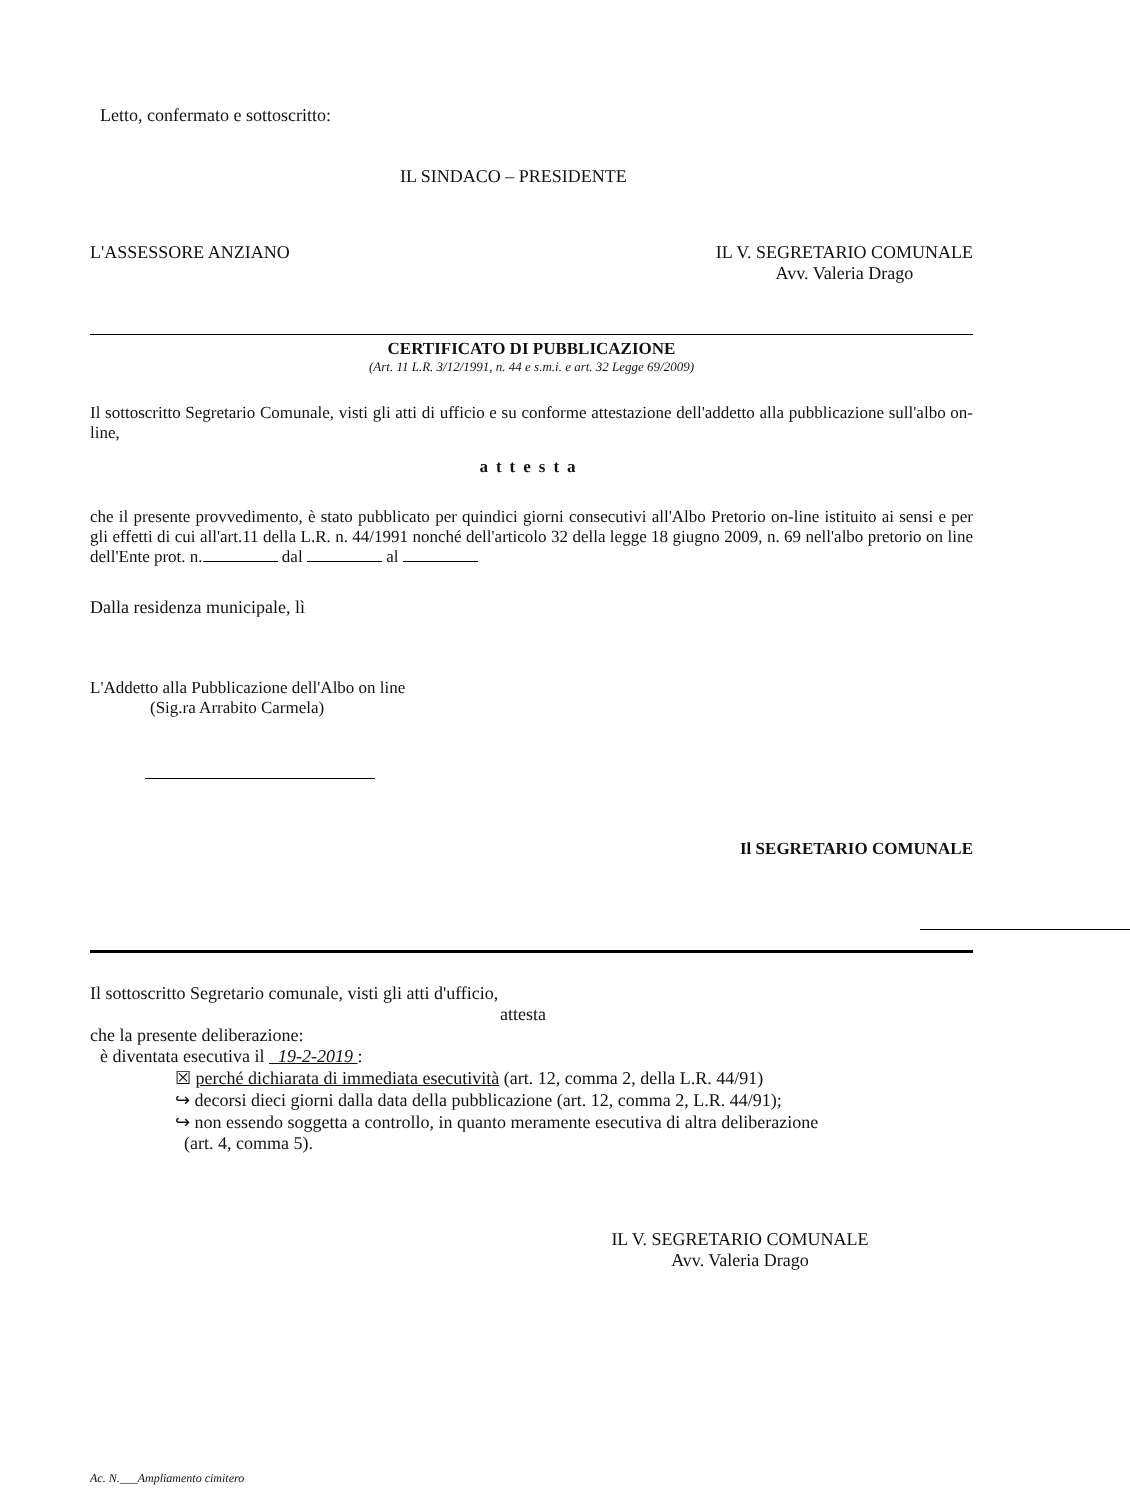Letto, confermato e sottoscritto:
IL SINDACO – PRESIDENTE
L'ASSESSORE ANZIANO IL V. SEGRETARIO COMUNALE
Avv. Valeria Drago
CERTIFICATO DI PUBBLICAZIONE
(Art. 11 L.R. 3/12/1991, n. 44 e s.m.i. e art. 32 Legge 69/2009)
Il sottoscritto Segretario Comunale, visti gli atti di ufficio e su conforme attestazione dell'addetto alla pubblicazione sull'albo on-line,
attesta
che il presente provvedimento, è stato pubblicato per quindici giorni consecutivi all'Albo Pretorio on-line istituito ai sensi e per gli effetti di cui all'art.11 della L.R. n. 44/1991 nonché dell'articolo 32 della legge 18 giugno 2009, n. 69 nell'albo pretorio on line dell'Ente prot. n. dal al
Dalla residenza municipale, lì
L'Addetto alla Pubblicazione dell'Albo on line
(Sig.ra Arrabito Carmela)
Il SEGRETARIO COMUNALE
Il sottoscritto Segretario comunale, visti gli atti d'ufficio,
attesta
che la presente deliberazione:
è diventata esecutiva il 19-2-2019 :
☒ perché dichiarata di immediata esecutività (art. 12, comma 2, della L.R. 44/91)
↪ decorsi dieci giorni dalla data della pubblicazione (art. 12, comma 2, L.R. 44/91);
↪ non essendo soggetta a controllo, in quanto meramente esecutiva di altra deliberazione
(art. 4, comma 5).
IL V. SEGRETARIO COMUNALE
Avv. Valeria Drago
Ac. N.___Ampliamento cimitero